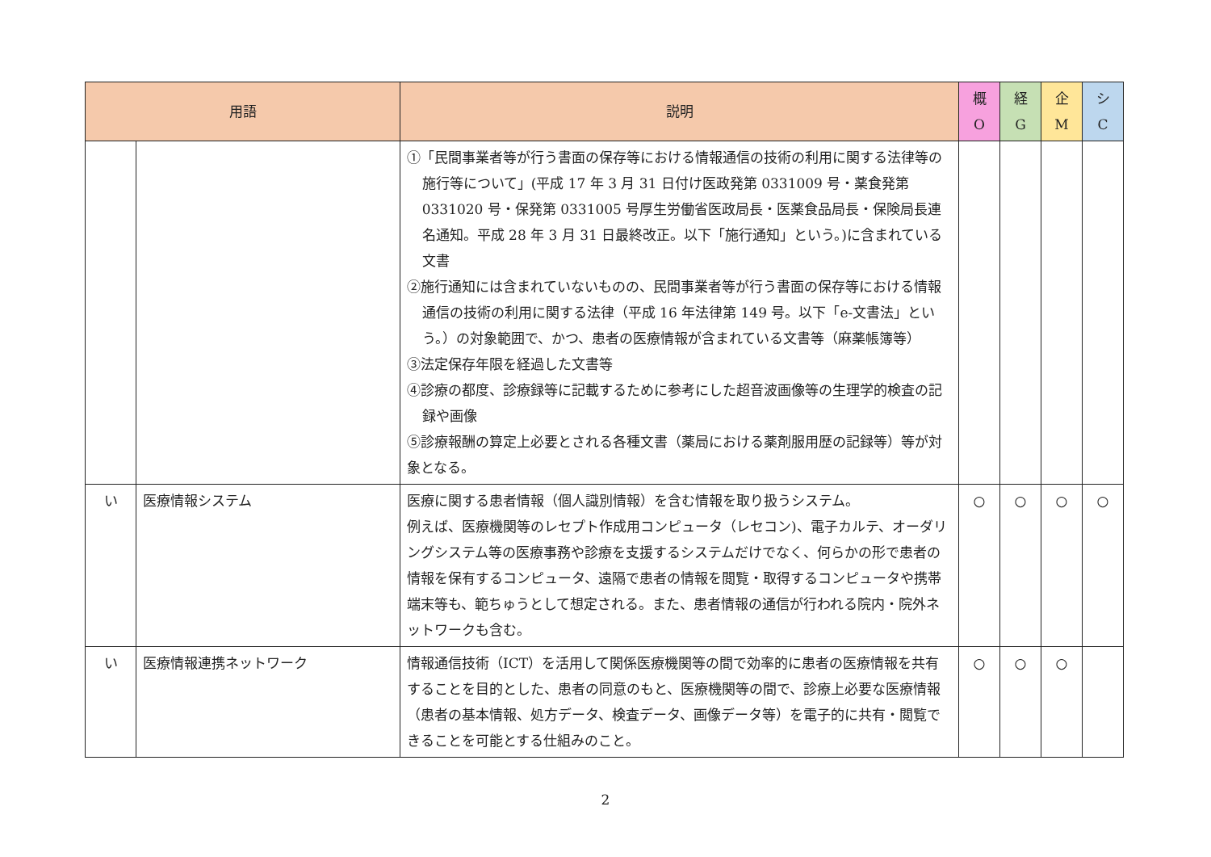| 用語 | | 説明 | 概 O | 経 G | 企 M | シ C |
| --- | --- | --- | --- | --- | --- | --- |
| | | ①「民間事業者等が行う書面の保存等における情報通信の技術の利用に関する法律等の施行等について」(平成 17 年 3 月 31 日付け医政発第 0331009 号・薬食発第 0331020 号・保発第 0331005 号厚生労働省医政局長・医薬食品局長・保険局長連名通知。平成 28 年 3 月 31 日最終改正。以下「施行通知」という。)に含まれている文書 ②施行通知には含まれていないものの、民間事業者等が行う書面の保存等における情報通信の技術の利用に関する法律（平成 16 年法律第 149 号。以下「e-文書法」という。）の対象範囲で、かつ、患者の医療情報が含まれている文書等（麻薬帳簿等） ③法定保存年限を経過した文書等 ④診療の都度、診療録等に記載するために参考にした超音波画像等の生理学的検査の記録や画像 ⑤診療報酬の算定上必要とされる各種文書（薬局における薬剤服用歴の記録等）等が対象となる。 | | | | |
| い | 医療情報システム | 医療に関する患者情報（個人識別情報）を含む情報を取り扱うシステム。 例えば、医療機関等のレセプト作成用コンピュータ（レセコン)、電子カルテ、オーダリングシステム等の医療事務や診療を支援するシステムだけでなく、何らかの形で患者の情報を保有するコンピュータ、遠隔で患者の情報を閲覧・取得するコンピュータや携帯端末等も、範ちゅうとして想定される。また、患者情報の通信が行われる院内・院外ネットワークも含む。 | ○ | ○ | ○ | ○ |
| い | 医療情報連携ネットワーク | 情報通信技術（ICT）を活用して関係医療機関等の間で効率的に患者の医療情報を共有することを目的とした、患者の同意のもと、医療機関等の間で、診療上必要な医療情報（患者の基本情報、処方データ、検査データ、画像データ等）を電子的に共有・閲覧できることを可能とする仕組みのこと。 | ○ | ○ | ○ | |
2